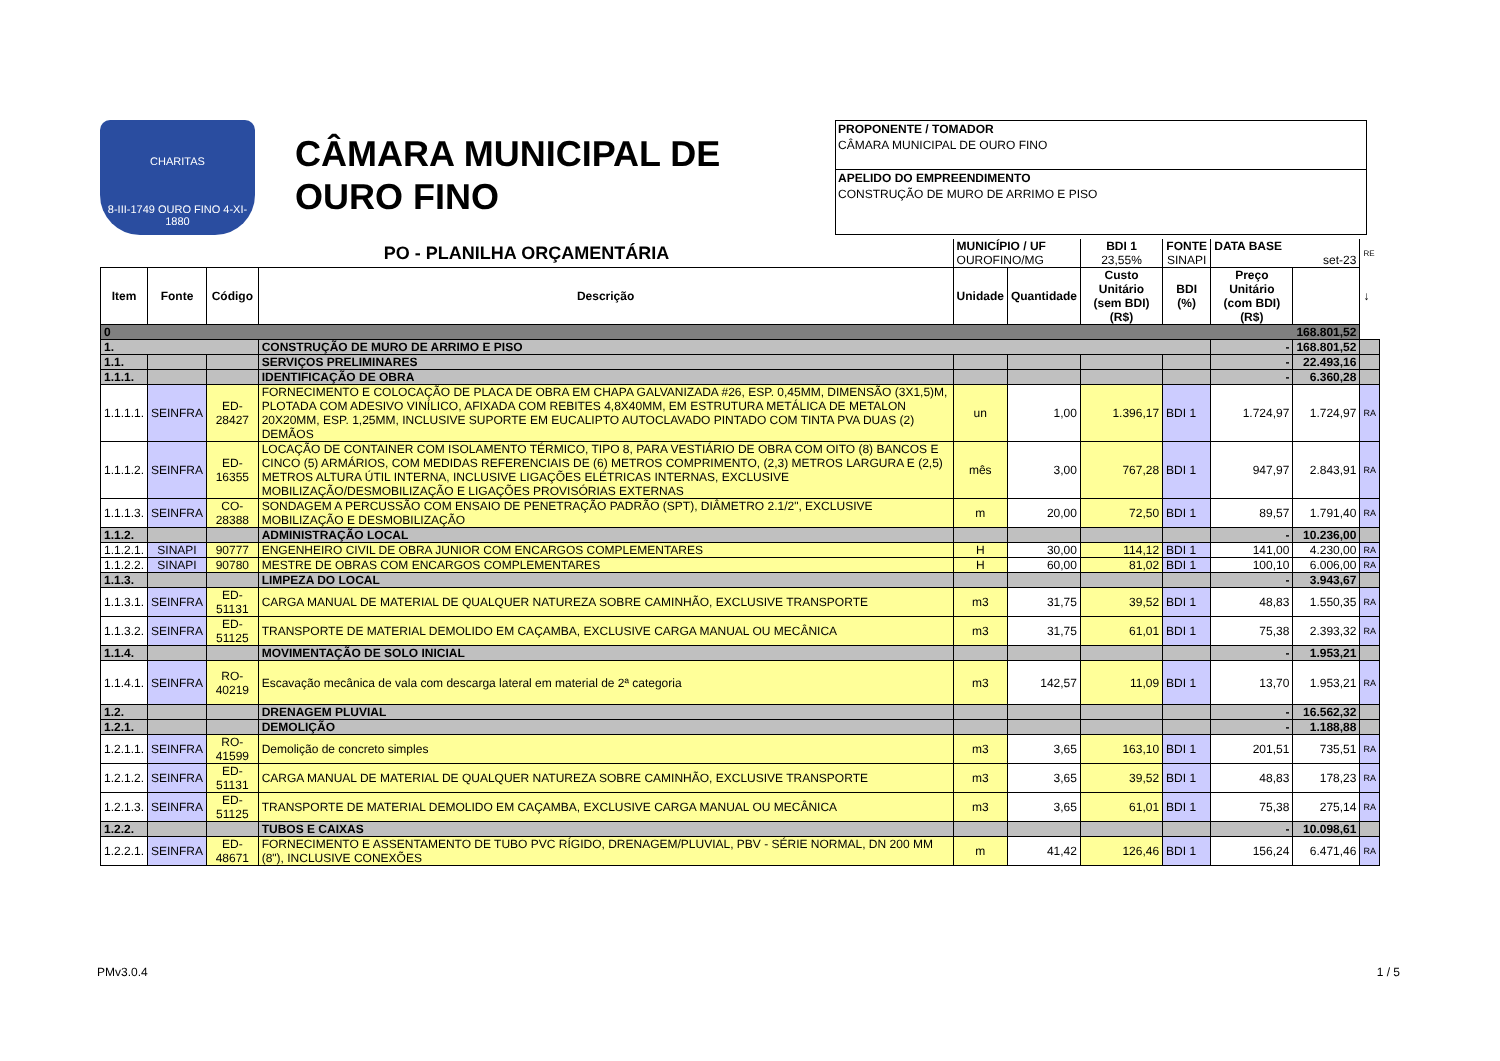CHARITAS
8-III-1749 OURO FINO 4-XI-1880
CÂMARA MUNICIPAL DE OURO FINO
PROPONENTE / TOMADOR
CÂMARA MUNICIPAL DE OURO FINO
APELIDO DO EMPREENDIMENTO
CONSTRUÇÃO DE MURO DE ARRIMO E PISO
| PO - PLANILHA ORÇAMENTÁRIA | | | | MUNICÍPIO / UF OUROFINO/MG | | BDI 1 23,55% | FONTE SINAPI | DATA BASE set-23 | | RE |
| Item | Fonte | Código | Descrição | Unidade | Quantidade | Custo Unitário (sem BDI) (R$) | BDI (%) | Preço Unitário (com BDI) (R$) | | ↓ |
| 0 168.801,52 | | | | | | | | | | |
| 1. | | | CONSTRUÇÃO DE MURO DE ARRIMO E PISO | | | | | - | 168.801,52 | |
| 1.1. | | | SERVIÇOS PRELIMINARES | | | | | - | 22.493,16 | |
| 1.1.1. | | | IDENTIFICAÇÃO DE OBRA | | | | | - | 6.360,28 | |
| 1.1.1.1. | SEINFRA | ED-28427 | FORNECIMENTO E COLOCAÇÃO DE PLACA DE OBRA EM CHAPA GALVANIZADA #26, ESP. 0,45MM, DIMENSÃO (3X1,5)M, PLOTADA COM ADESIVO VINÍLICO, AFIXADA COM REBITES 4,8X40MM, EM ESTRUTURA METÁLICA DE METALON 20X20MM, ESP. 1,25MM, INCLUSIVE SUPORTE EM EUCALIPTO AUTOCLAVADO PINTADO COM TINTA PVA DUAS (2) DEMÃOS | un | 1,00 | 1.396,17 | BDI 1 | 1.724,97 | 1.724,97 | RA |
| 1.1.1.2. | SEINFRA | ED-16355 | LOCAÇÃO DE CONTAINER COM ISOLAMENTO TÉRMICO, TIPO 8, PARA VESTIÁRIO DE OBRA COM OITO (8) BANCOS E CINCO (5) ARMÁRIOS, COM MEDIDAS REFERENCIAIS DE (6) METROS COMPRIMENTO, (2,3) METROS LARGURA E (2,5) METROS ALTURA ÚTIL INTERNA, INCLUSIVE LIGAÇÕES ELÉTRICAS INTERNAS, EXCLUSIVE MOBILIZAÇÃO/DESMOBILIZAÇÃO E LIGAÇÕES PROVISÓRIAS EXTERNAS | mês | 3,00 | 767,28 | BDI 1 | 947,97 | 2.843,91 | RA |
| 1.1.1.3. | SEINFRA | CO-28388 | SONDAGEM A PERCUSSÃO COM ENSAIO DE PENETRAÇÃO PADRÃO (SPT), DIÂMETRO 2.1/2", EXCLUSIVE MOBILIZAÇÃO E DESMOBILIZAÇÃO | m | 20,00 | 72,50 | BDI 1 | 89,57 | 1.791,40 | RA |
| 1.1.2. | | | ADMINISTRAÇÃO LOCAL | | | | | - | 10.236,00 | |
| 1.1.2.1. | SINAPI | 90777 | ENGENHEIRO CIVIL DE OBRA JUNIOR COM ENCARGOS COMPLEMENTARES | H | 30,00 | 114,12 | BDI 1 | 141,00 | 4.230,00 | RA |
| 1.1.2.2. | SINAPI | 90780 | MESTRE DE OBRAS COM ENCARGOS COMPLEMENTARES | H | 60,00 | 81,02 | BDI 1 | 100,10 | 6.006,00 | RA |
| 1.1.3. | | | LIMPEZA DO LOCAL | | | | | - | 3.943,67 | |
| 1.1.3.1. | SEINFRA | ED-51131 | CARGA MANUAL DE MATERIAL DE QUALQUER NATUREZA SOBRE CAMINHÃO, EXCLUSIVE TRANSPORTE | m3 | 31,75 | 39,52 | BDI 1 | 48,83 | 1.550,35 | RA |
| 1.1.3.2. | SEINFRA | ED-51125 | TRANSPORTE DE MATERIAL DEMOLIDO EM CAÇAMBA, EXCLUSIVE CARGA MANUAL OU MECÂNICA | m3 | 31,75 | 61,01 | BDI 1 | 75,38 | 2.393,32 | RA |
| 1.1.4. | | | MOVIMENTAÇÃO DE SOLO INICIAL | | | | | - | 1.953,21 | |
| 1.1.4.1. | SEINFRA | RO-40219 | Escavação mecânica de vala com descarga lateral em material de 2ª categoria | m3 | 142,57 | 11,09 | BDI 1 | 13,70 | 1.953,21 | RA |
| 1.2. | | | DRENAGEM PLUVIAL | | | | | - | 16.562,32 | |
| 1.2.1. | | | DEMOLIÇÃO | | | | | - | 1.188,88 | |
| 1.2.1.1. | SEINFRA | RO-41599 | Demolição de concreto simples | m3 | 3,65 | 163,10 | BDI 1 | 201,51 | 735,51 | RA |
| 1.2.1.2. | SEINFRA | ED-51131 | CARGA MANUAL DE MATERIAL DE QUALQUER NATUREZA SOBRE CAMINHÃO, EXCLUSIVE TRANSPORTE | m3 | 3,65 | 39,52 | BDI 1 | 48,83 | 178,23 | RA |
| 1.2.1.3. | SEINFRA | ED-51125 | TRANSPORTE DE MATERIAL DEMOLIDO EM CAÇAMBA, EXCLUSIVE CARGA MANUAL OU MECÂNICA | m3 | 3,65 | 61,01 | BDI 1 | 75,38 | 275,14 | RA |
| 1.2.2. | | | TUBOS E CAIXAS | | | | | - | 10.098,61 | |
| 1.2.2.1. | SEINFRA | ED-48671 | FORNECIMENTO E ASSENTAMENTO DE TUBO PVC RÍGIDO, DRENAGEM/PLUVIAL, PBV - SÉRIE NORMAL, DN 200 MM (8"), INCLUSIVE CONEXÕES | m | 41,42 | 126,46 | BDI 1 | 156,24 | 6.471,46 | RA |
PMv3.0.4 1 / 5